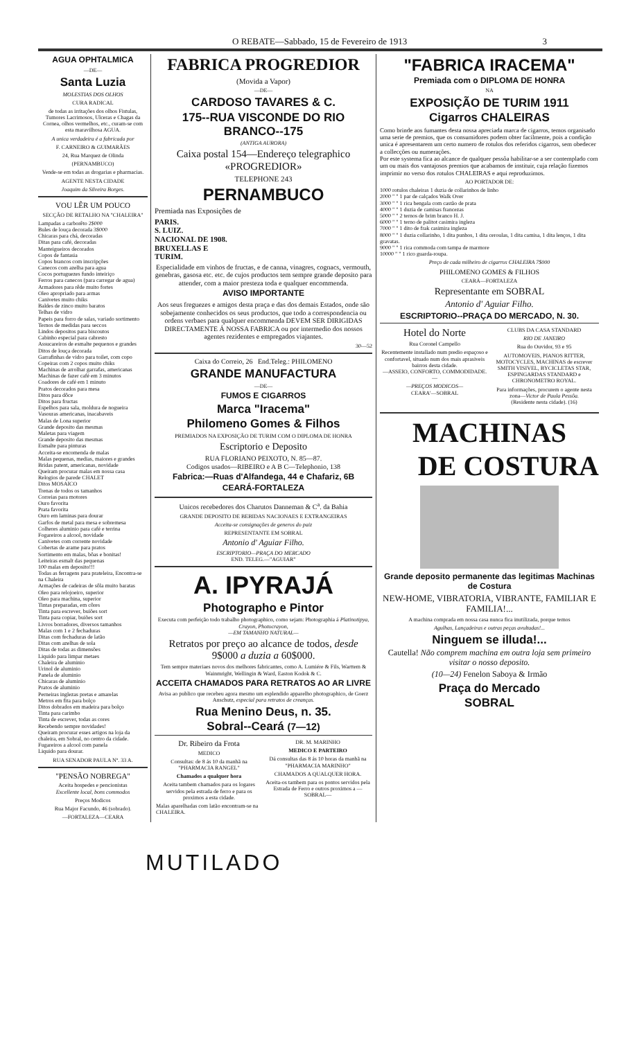O REBATE—Sabbado, 15 de Fevereiro de 1913 3
AGUA OPHTALMICA
—DE—
Santa Luzia
MOLESTIAS DOS OLHOS
CURA RADICAL
de todas as irritações dos olhos Fistulas, Tumores Lacrimosos, Ulceras e Chagas da Cornea, olhos vermelhos, etc., curam-se com esta maravilhosa AGUA.
A unica verdadeira é a fabricada por
F. CARNEIRO & GUIMARÃES
24, Rua Marquez de Olinda
(PERNAMBUCO)
Vende-se em todas as drogarias e pharmacias.
AGENTE NESTA CIDADE
Joaquim da Silveira Borges.
VOU LÊR UM POUCO
SECÇÃO DE RETALHO NA "CHALEIRA"
Lampadas a carborêto 2$000
Bules de louça decorada 3$000
Chicaras para chá, decoradas
Ditas para café, decoradas
Manteigueiros decorados
Copos de fantasia
Copos brancos com inscripções
Canecos com azelha para agua
Cocos portuguezes fundo inteiriço
Ferros para canecos (para carregar de agua)
Armadores para rêde muito fortes
Oleo apropriado para armas
Canivetes muito chiks
Baldes de zinco muito baratos
Telhas de vidro
Papeis para forro de salas, variado sortimento
Ternos de medidas para seccos
Lindos depositos para biscoutos
Cabinho especial para cabresto
Assucareiros de esmalte pequenos e grandes
Ditos de louça decorada
Garrafinhas de vidro para toilet, com copo
Copeiras com 2 copos muito chiks
Machinas de arrolhar garrafas, americanas
Machinas de fazer café em 3 minutos
Coadores de café em 1 minuto
Pratos decorados para mesa
Ditos para dôce
Ditos para fructas
Espelhos para sala, moldura de nogueira
Vasouras americanas, inacabaveis
Malas de Lona superior
Grande deposito das mesmas
Maletas para viagem
Grande deposito das mesmas
Esmalte para pinturas
Acceita-se encomenda de malas
Malas pequenas, medias, maiores e grandes
Bridas patent, americanas, novidade
Queiram procurar malas em nossa casa
Relogios de parede CHALET
Ditos MOSAICO
Trenas de todos os tamanhos
Correias para motores
Ouro favorita
Prata favorita
Ouro em laminas para dourar
Garfos de metal para mesa e sobremesa
Colheres aluminio para café e terrina
Fogareiros a alcool, novidade
Canivetes com corrente novidade
Cobertas de arame para pratos
Sortimento em malas, bôas e bonitas!
Leiteiras esmalt das pequenas
100 malas em deposito!!!
Todas as ferragens para prateleira, Encontra-se na Chaleira
Armações de cadeiras de sôla muito baratas
Oleo para relojoeiro, superior
Oleo para machina, superior
Tintas preparadas, em côres
Tinta para escrever, buiões sort
Tinta para copiar, buiões sort
Livros borradores, diversos tamanhos
Malas com 1 e 2 fechaduras
Ditas com fechaduras de latão
Ditas com azelhas de sola
Ditas de todas as dimensões
Liquido para limpar metaes
Chaleira de aluminio
Urinol de aluminio
Panela de aluminio
Chicaras de aluminio
Pratos de aluminio
Perneiras inglezas pretas e amarelas
Metros em fita para bolço
Ditos dobrados em madeira para bolço
Tinta para carimbo
Tinta de escrever, todas as cores
Recebendo sempre novidades!
Queiram procurar esses artigos na loja da chaleira, em Sobral, no centro da cidade.
Fugareiros a alcool com panela
Liquido para dourar.
RUA SENADOR PAULA Nº. 33 A.
"PENSÃO NOBREGA"
Aceita hospedes e pencionistas
Excellente local, bons commodos
Preços Modicos
Rua Major Facundo, 46 (sobrado).
—FORTALEZA—CEARA
FABRICA PROGREDIOR
(Movida a Vapor)
—DE—
CARDOSO TAVARES & C.
175--RUA VISCONDE DO RIO BRANCO--175
(ANTIGA AURORA)
Caixa postal 154—Endereço telegraphico «PROGREDIOR»
TELEPHONE 243
PERNAMBUCO
Premiada nas Exposições de
PARIS.
S. LUIZ.
NACIONAL DE 1908.
BRUXELLAS E
TURIM.
Especialidade em vinhos de fructas, e de canna, vinagres, cognacs, vermouth, genebras, gasosa etc. etc. de cujos productos tem sempre grande deposito para attender, com a maior presteza toda e qualquer encommenda.
AVISO IMPORTANTE
Aos seus freguezes e amigos desta praça e das dos demais Estados, onde são sobejamente conhecidos os seus productos, que todo a correspondencia ou ordens verbaes para qualquer encommenda DEVEM SER DIRIGIDAS DIRECTAMENTE Á NOSSA FABRICA ou por intermedio dos nossos agentes rezidentes e empregados viajantes.
30—52
Caixa do Correio, 26 End.Teleg.: PHILOMENO
GRANDE MANUFACTURA
—DE—
FUMOS E CIGARROS
Marca "Iracema"
Philomeno Gomes & Filhos
PREMIADOS NA EXPOSIÇÃO DE TURIM COM O DIPLOMA DE HONRA
Escriptorio e Deposito
RUA FLORIANO PEIXOTO, N. 85—87.
Codigos usados—RIBEIRO e A B C—Telephonio, 138
Fabrica:—Ruas d'Alfandega, 44 e Chafariz, 6B
CEARÁ-FORTALEZA
Unicos recebedores dos Charutos Danneman & C<sup>a</sup>. da Bahia
GRANDE DEPOSITO DE BEBIDAS NACIONAES E EXTRANGEIRAS
Acceita-se consignações de generos do paiz
REPRESENTANTE EM SOBRAL
Antonio d' Aguiar Filho.
ESCRIPTORIO—PRAÇA DO MERCADO
END. TELEG.—"AGUIAR"
A. IPYRAJÁ
Photographo e Pintor
Executa com perfeição todo trabalho photographico, como sejam: Photographia á Platinotipya, Crayon, Photocrayon,
—EM TAMANHO NATURAL—
Retratos por preço ao alcance de todos, desde 9$000 a duzia a 60$000.
Tem sempre materiaes novos dos melhores fabricantes, como A. Lumiére & Fils, Warttem & Wainmright, Wellingin & Ward, Easton Kodok & C.
ACCEITA CHAMADOS PARA RETRATOS AO AR LIVRE
Avisa ao publico que recebeu agora mesmo um esplendido apparelho photographico, de Goerz Anschutz, especial para retratos de creanças.
Rua Menino Deus, n. 35.
Sobral--Ceará (7—12)
Dr. Ribeiro da Frota
MEDICO
Consultas: de 8 ás 10 da manhã na "PHARMACIA RANGEL"
Chamados a qualquer hora
Aceita tambem chamados para os logares servidos pela estrada de ferro e para os proximos a esta cidade.
Malas aparelhadas com latão encontram-se na CHALEIRA.
DR. M. MARINHO
MEDICO E PARTEIRO
Dá consultas das 8 ás 10 horas da manhã na "PHARMACIA MARINHO"
CHAMADOS A QUALQUER HORA.
Aceita-os tambem para os pontos servidos pela Estrada de Ferro e outros proximos a —SOBRAL—
"FABRICA IRACEMA"
Premiada com o DIPLOMA DE HONRA
NA
EXPOSIÇÃO DE TURIM 1911
Cigarros CHALEIRAS
Como brinde aos fumantes desta nossa apreciada marca de cigarros, temos organisado uma serie de premios, que os consumidores podem obter facilmente, pois a condição unica é apresentarem um certo numero de rotulos dos referidos cigarros, sem obedecer a collecções ou numerações.
Por este systema fica ao alcance de qualquer pessôa habilitar-se a ser contemplado com um ou mais dos vantajosos premios que acabamos de instituir, cuja relação fizemos imprimir no verso dos rotulos CHALEIRAS e aqui reproduzimos.
AO PORTADOR DE:
1000 rotulos chaleiras 1 duzia de collarinhos de linho
2000 " " 1 par de calçados Walk Over
3000 " " 1 rica bengala com castão de prata
4000 " " 1 duzia de camisas francezas
5000 " " 2 ternos de brim branco H. J.
6000 " " 1 terno de palitot casimira ingleza
7000 " " 1 dito de frak casimira ingleza
8000 " " 1 duzia collarinho, 1 dita punhos, 1 dita ceroulas, 1 dita camisa, 1 dita lenços, 1 dita gravatas.
9000 " " 1 rica commoda com tampa de marmore
10000 " " 1 rico guarda-roupa.
Preço de cada milheiro de cigarros CHALEIRA 7$000
PHILOMENO GOMES & FILHOS
CEARÁ—FORTALEZA
Representante em SOBRAL
Antonio d' Aguiar Filho.
ESCRIPTORIO--PRAÇA DO MERCADO, N. 30.
Hotel do Norte
Rua Coronel Campello
Recentemente installado num predio espaçoso e confortavel, situado num dos mais aprasiveis bairros desta cidade.
—ASSEIO, CONFORTO, COMMODIDADE.—
—PREÇOS MODICOS—
CEARA'—SOBRAL
CLUBS DA CASA STANDARD
RIO DE JANEIRO
Rua do Ouvidor, 93 e 95
AUTOMOVEIS, PIANOS RITTER, MOTOCYCLES, MACHINAS de escrever SMITH VISIVEL, BYCICLETAS STAR, ESPINGARDAS STANDARD e CHRONOMETRO ROYAL.
Para informações, procurem o agente nesta zona—Victor de Paula Pessôa.
(Residente nesta cidade). (16)
MACHINAS
DE COSTURA
Grande deposito permanente das legitimas Machinas de Costura
NEW-HOME, VIBRATORIA, VIBRANTE, FAMILIAR E FAMILIA!...
A machina comprada em nossa casa nunca fica inutilizada, porque temos
Agulhas, Lançadeiras e outras peças avultadas!...
Ninguem se illuda!...
Cautella! Não comprem machina em outra loja sem primeiro visitar o nosso deposito.
(10—24) Fenelon Saboya & Irmão
Praça do Mercado
SOBRAL
MUTILADO